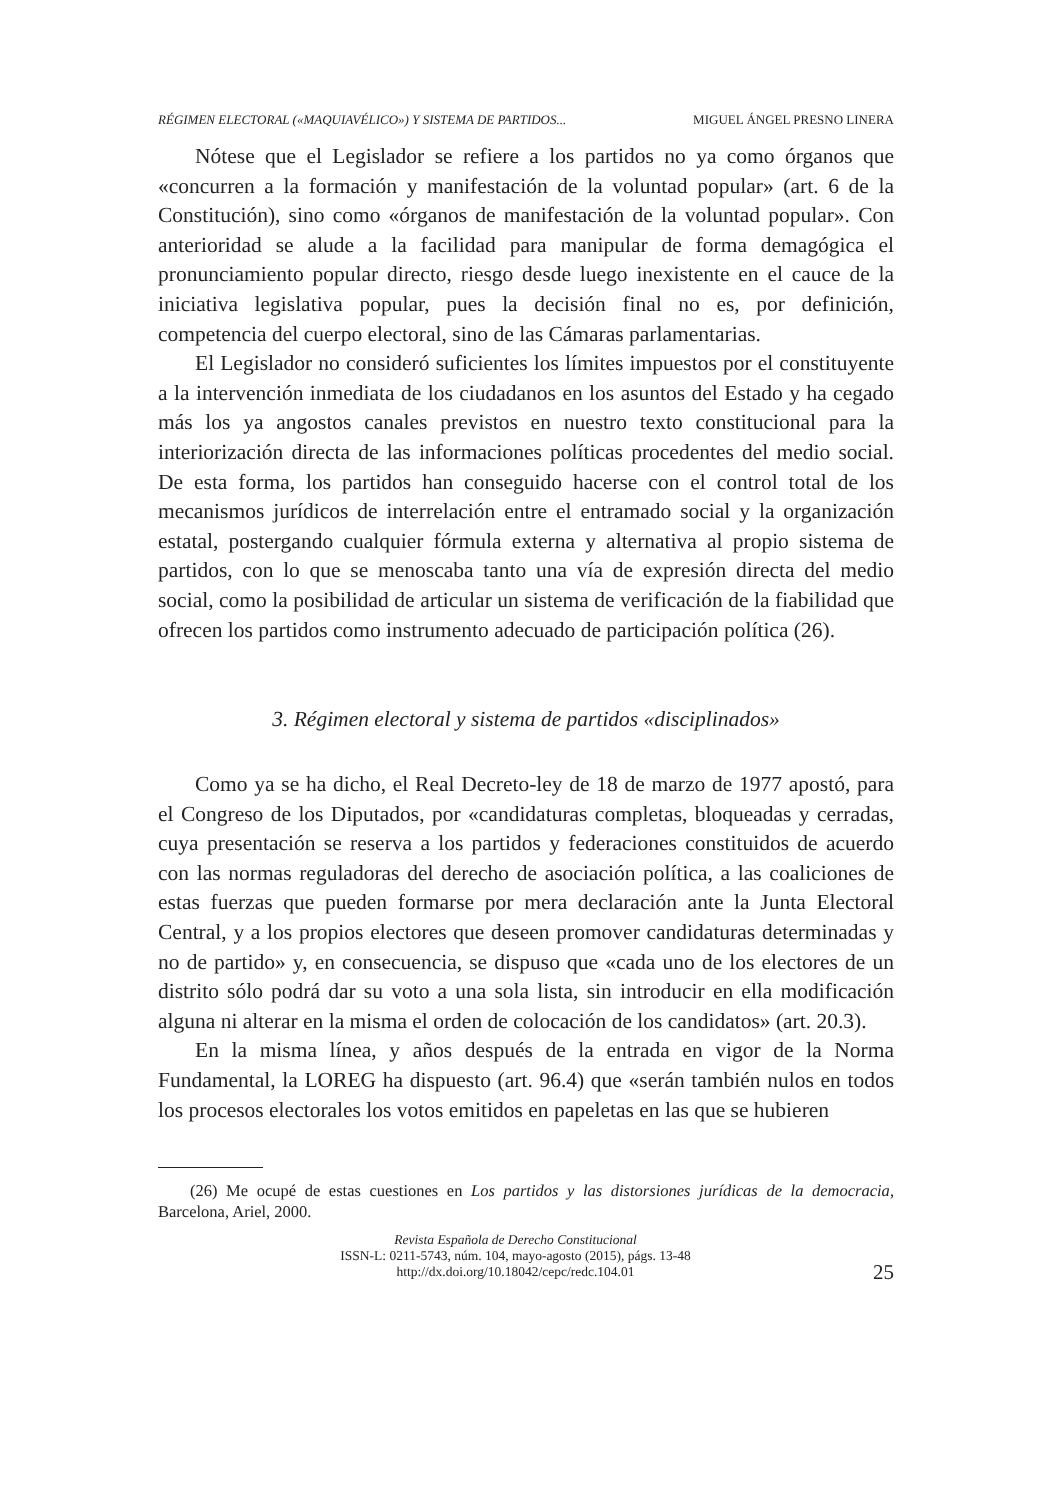RÉGIMEN ELECTORAL («MAQUIAVÉLICO») Y SISTEMA DE PARTIDOS... MIGUEL ÁNGEL PRESNO LINERA
Nótese que el Legislador se refiere a los partidos no ya como órganos que «concurren a la formación y manifestación de la voluntad popular» (art. 6 de la Constitución), sino como «órganos de manifestación de la voluntad popular». Con anterioridad se alude a la facilidad para manipular de forma demagógica el pronunciamiento popular directo, riesgo desde luego inexistente en el cauce de la iniciativa legislativa popular, pues la decisión final no es, por definición, competencia del cuerpo electoral, sino de las Cámaras parlamentarias.
El Legislador no consideró suficientes los límites impuestos por el constituyente a la intervención inmediata de los ciudadanos en los asuntos del Estado y ha cegado más los ya angostos canales previstos en nuestro texto constitucional para la interiorización directa de las informaciones políticas procedentes del medio social. De esta forma, los partidos han conseguido hacerse con el control total de los mecanismos jurídicos de interrelación entre el entramado social y la organización estatal, postergando cualquier fórmula externa y alternativa al propio sistema de partidos, con lo que se menoscaba tanto una vía de expresión directa del medio social, como la posibilidad de articular un sistema de verificación de la fiabilidad que ofrecen los partidos como instrumento adecuado de participación política (26).
3. Régimen electoral y sistema de partidos «disciplinados»
Como ya se ha dicho, el Real Decreto-ley de 18 de marzo de 1977 apostó, para el Congreso de los Diputados, por «candidaturas completas, bloqueadas y cerradas, cuya presentación se reserva a los partidos y federaciones constituidos de acuerdo con las normas reguladoras del derecho de asociación política, a las coaliciones de estas fuerzas que pueden formarse por mera declaración ante la Junta Electoral Central, y a los propios electores que deseen promover candidaturas determinadas y no de partido» y, en consecuencia, se dispuso que «cada uno de los electores de un distrito sólo podrá dar su voto a una sola lista, sin introducir en ella modificación alguna ni alterar en la misma el orden de colocación de los candidatos» (art. 20.3).
En la misma línea, y años después de la entrada en vigor de la Norma Fundamental, la LOREG ha dispuesto (art. 96.4) que «serán también nulos en todos los procesos electorales los votos emitidos en papeletas en las que se hubieren
(26) Me ocupé de estas cuestiones en Los partidos y las distorsiones jurídicas de la democracia, Barcelona, Ariel, 2000.
Revista Española de Derecho Constitucional
ISSN-L: 0211-5743, núm. 104, mayo-agosto (2015), págs. 13-48
http://dx.doi.org/10.18042/cepc/redc.104.01
25